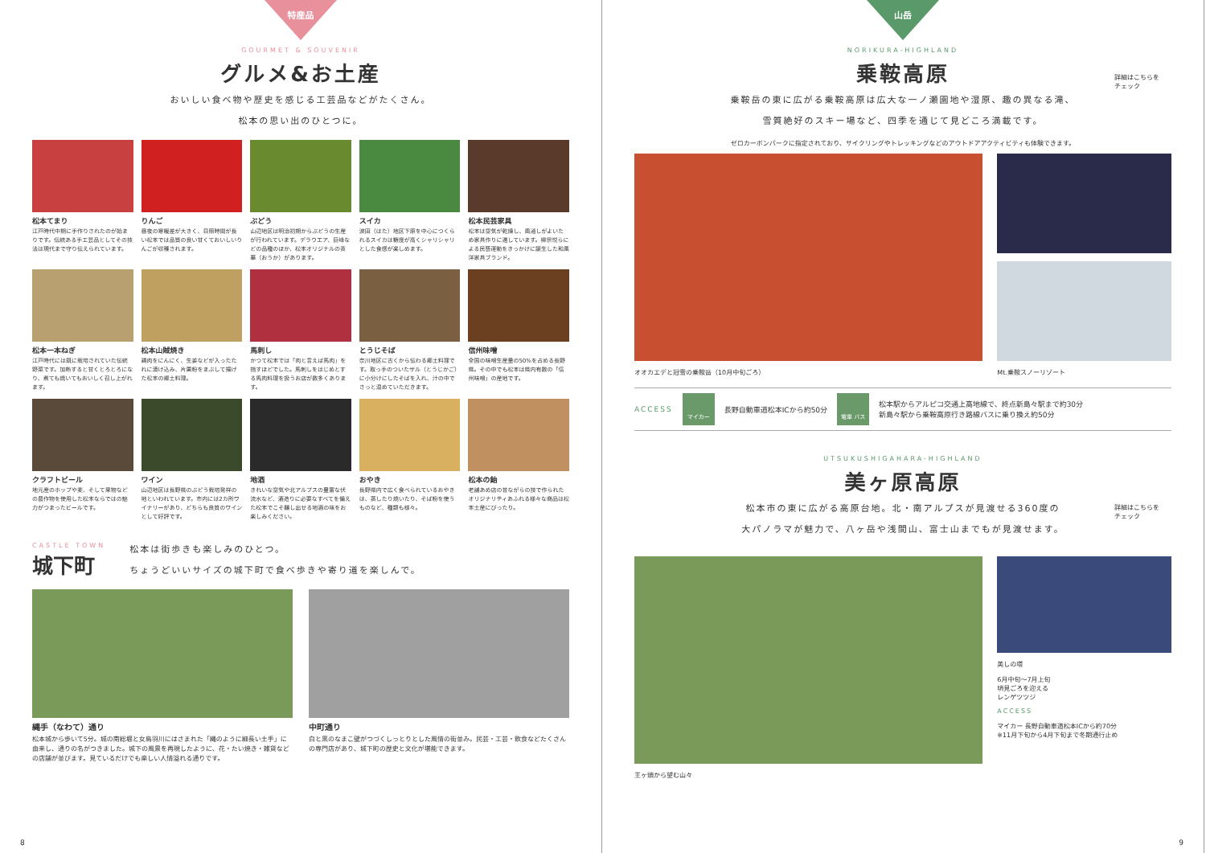特産品
GOURMET & SOUVENIR
グルメ&お土産
おいしい食べ物や歴史を感じる工芸品などがたくさん。
松本の思い出のひとつに。
松本てまり
江戸時代中期に手作りされたのが始まりです。伝統ある手工芸品としてその技法は現代まで守り伝えられています。
りんご
昼夜の寒暖差が大きく、日照時間が長い松本では品質の良い甘くておいしいりんごが収穫されます。
ぶどう
山辺地区は明治初期からぶどうの生産が行われています。デラウエア、巨峰などの品種のほか、松本オリジナルの黄華（おうか）があります。
スイカ
波田（はた）地区下原を中心につくられるスイカは糖度が高くシャリシャリとした食感が楽しめます。
松本民芸家具
松本は空気が乾燥し、風通しがよいため家具作りに適しています。柳宗悦らによる民藝運動をきっかけに誕生した和風洋家具ブランド。
松本一本ねぎ
江戸時代には既に栽培されていた伝統野菜です。加熱すると甘くとろとろになり、煮ても焼いてもおいしく召し上がれます。
松本山賊焼き
鶏肉をにんにく、生姜などが入ったたれに漬け込み、片栗粉をまぶして揚げた松本の郷土料理。
馬刺し
かつて松本では「肉と言えば馬肉」を指すほどでした。馬刺しをはじめとする馬肉料理を扱うお店が数多くあります。
とうじそば
奈川地区に古くから伝わる郷土料理です。取っ手のついたザル（とうじかご）に小分けにしたそばを入れ、汁の中でさっと温めていただきます。
信州味噌
全国の味噌生産量の50%を占める長野県。その中でも松本は県内有数の「信州味噌」の産地です。
クラフトビール
地元産のホップや麦、そして果物などの農作物を使用した松本ならではの魅力がつまったビールです。
ワイン
山辺地区は長野県のぶどう栽培発祥の地といわれています。市内には2カ所ワイナリーがあり、どちらも良質のワインとして好評です。
地酒
きれいな空気や北アルプスの豊富な伏流水など、酒造りに必要なすべてを備えた松本でこそ醸し出せる地酒の味をお楽しみください。
おやき
長野県内で広く食べられているおやきは、蒸したり焼いたり、そば粉を使うものなど、種類も様々。
松本の飴
老舗あめ店の昔ながらの技で作られたオリジナリティあふれる様々な商品は松本土産にぴったり。
CASTLE TOWN
城下町
松本は街歩きも楽しみのひとつ。
ちょうどいいサイズの城下町で食べ歩きや寄り道を楽しんで。
縄手（なわて）通り
松本城から歩いて5分。城の南総堀と女鳥羽川にはさまれた「縄のように細長い土手」に由来し、通りの名がつきました。城下の風景を再現したように、花・たい焼き・雑貨などの店舗が並びます。見ているだけでも楽しい人情溢れる通りです。
中町通り
白と黒のなまこ壁がつづくしっとりとした風情の街並み。民芸・工芸・飲食などたくさんの専門店があり、城下町の歴史と文化が堪能できます。
8
山岳
NORIKURA-HIGHLAND
乗鞍高原
詳細はこちらを
チェック
乗鞍岳の東に広がる乗鞍高原は広大な一ノ瀬園地や湿原、趣の異なる滝、
雪質絶好のスキー場など、四季を通じて見どころ満載です。
ゼロカーボンパークに指定されており、サイクリングやトレッキングなどのアウトドアアクティビティも体験できます。
オオカエデと冠雪の乗鞍岳（10月中旬ごろ）
Mt.乗鞍スノーリゾート
ACCESS
マイカー
長野自動車道松本ICから約50分
電車 バス
松本駅からアルピコ交通上高地線で、終点新島々駅まで約30分
新島々駅から乗鞍高原行き路線バスに乗り換え約50分
UTSUKUSHIGAHARA-HIGHLAND
美ヶ原高原
詳細はこちらを
チェック
松本市の東に広がる高原台地。北・南アルプスが見渡せる360度の
大パノラマが魅力で、八ヶ岳や浅間山、富士山までもが見渡せます。
王ヶ頭から望む山々 美しの塔
6月中旬〜7月上旬
頃見ごろを迎える
レンゲツツジ
ACCESS
マイカー 長野自動車道松本ICから約70分
※11月下旬から4月下旬まで冬期通行止め
9